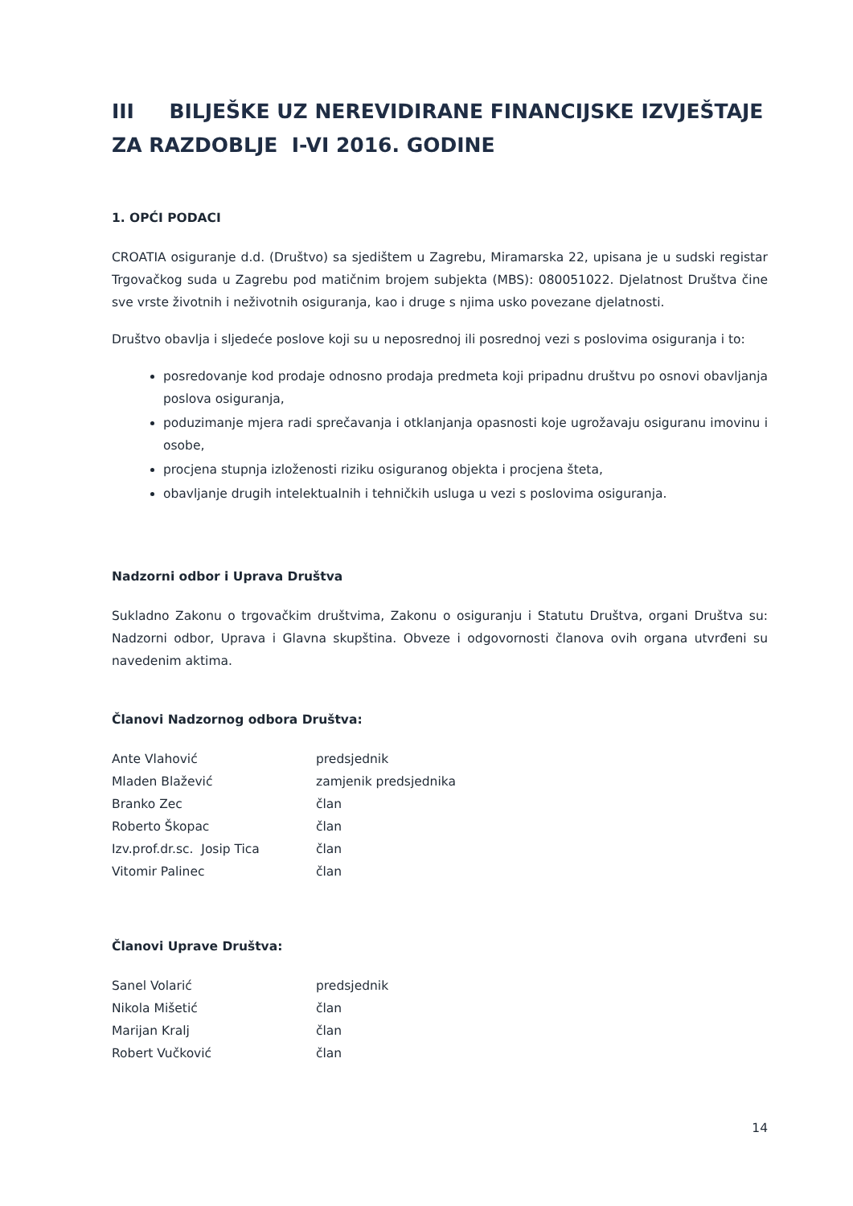III BILJEŠKE UZ NEREVIDIRANE FINANCIJSKE IZVJEŠTAJE ZA RAZDOBLJE I-VI 2016. GODINE
1. OPĆI PODACI
CROATIA osiguranje d.d. (Društvo) sa sjedištem u Zagrebu, Miramarska 22, upisana je u sudski registar Trgovačkog suda u Zagrebu pod matičnim brojem subjekta (MBS): 080051022. Djelatnost Društva čine sve vrste životnih i neživotnih osiguranja, kao i druge s njima usko povezane djelatnosti.
Društvo obavlja i sljedeće poslove koji su u neposrednoj ili posrednoj vezi s poslovima osiguranja i to:
posredovanje kod prodaje odnosno prodaja predmeta koji pripadnu društvu po osnovi obavljanja poslova osiguranja,
poduzimanje mjera radi sprečavanja i otklanjanja opasnosti koje ugrožavaju osiguranu imovinu i osobe,
procjena stupnja izloženosti riziku osiguranog objekta i procjena šteta,
obavljanje drugih intelektualnih i tehničkih usluga u vezi s poslovima osiguranja.
Nadzorni odbor i Uprava Društva
Sukladno Zakonu o trgovačkim društvima, Zakonu o osiguranju i Statutu Društva, organi Društva su: Nadzorni odbor, Uprava i Glavna skupština. Obveze i odgovornosti članova ovih organa utvrđeni su navedenim aktima.
Članovi Nadzornog odbora Društva:
| Ante Vlahović | predsjednik |
| Mladen Blažević | zamjenik predsjednika |
| Branko Zec | član |
| Roberto Škopac | član |
| Izv.prof.dr.sc. Josip Tica | član |
| Vitomir Palinec | član |
Članovi Uprave Društva:
| Sanel Volarić | predsjednik |
| Nikola Mišetić | član |
| Marijan Kralj | član |
| Robert Vučković | član |
14